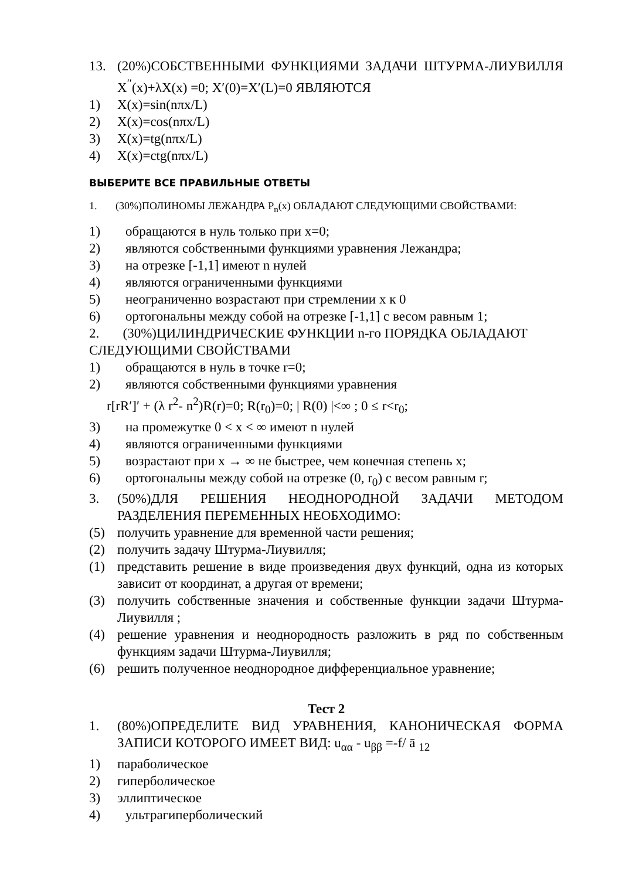13. (20%)СОБСТВЕННЫМИ ФУНКЦИЯМИ ЗАДАЧИ ШТУРМА-ЛИУВИЛЛЯ X<sup>′′</sup>(x)+λX(x) =0; X′(0)=X′(L)=0 ЯВЛЯЮТСЯ
1) X(x)=sin(nπx/L)
2) X(x)=cos(nπx/L)
3) X(x)=tg(nπx/L)
4) X(x)=ctg(nπx/L)
ВЫБЕРИТЕ ВСЕ ПРАВИЛЬНЫЕ ОТВЕТЫ
1. (30%)ПОЛИНОМЫ ЛЕЖАНДРА P<sub>n</sub>(x) ОБЛАДАЮТ СЛЕДУЮЩИМИ СВОЙСТВАМИ:
1) обращаются в нуль только при x=0;
2) являются собственными функциями уравнения Лежандра;
3) на отрезке [-1,1] имеют n нулей
4) являются ограниченными функциями
5) неограниченно возрастают при стремлении x к 0
6) ортогональны между собой на отрезке [-1,1] с весом равным 1;
2. (30%)ЦИЛИНДРИЧЕСКИЕ ФУНКЦИИ n-го ПОРЯДКА ОБЛАДАЮТ СЛЕДУЮЩИМИ СВОЙСТВАМИ
1) обращаются в нуль в точке r=0;
2) являются собственными функциями уравнения
r[rR′]′ + (λ r<sup>2</sup>- n<sup>2</sup>)R(r)=0; R(r<sub>0</sub>)=0; | R(0) |<∞ ; 0 ≤ r<r<sub>0</sub>;
3) на промежутке 0 < x < ∞ имеют n нулей
4) являются ограниченными функциями
5) возрастают при x → ∞ не быстрее, чем конечная степень x;
6) ортогональны между собой на отрезке (0, r<sub>0</sub>) с весом равным r;
3. (50%)ДЛЯ РЕШЕНИЯ НЕОДНОРОДНОЙ ЗАДАЧИ МЕТОДОМ РАЗДЕЛЕНИЯ ПЕРЕМЕННЫХ НЕОБХОДИМО:
(5) получить уравнение для временной части решения;
(2) получить задачу Штурма-Лиувилля;
(1) представить решение в виде произведения двух функций, одна из которых зависит от координат, а другая от времени;
(3) получить собственные значения и собственные функции задачи Штурма-Лиувилля ;
(4) решение уравнения и неоднородность разложить в ряд по собственным функциям задачи Штурма-Лиувилля;
(6) решить полученное неоднородное дифференциальное уравнение;
Тест 2
1. (80%)ОПРЕДЕЛИТЕ ВИД УРАВНЕНИЯ, КАНОНИЧЕСКАЯ ФОРМА ЗАПИСИ КОТОРОГО ИМЕЕТ ВИД: u<sub>αα</sub> - u<sub>ββ</sub> =-f/ ā <sub>12</sub>
1) параболическое
2) гиперболическое
3) эллиптическое
4) ультрагиперболический